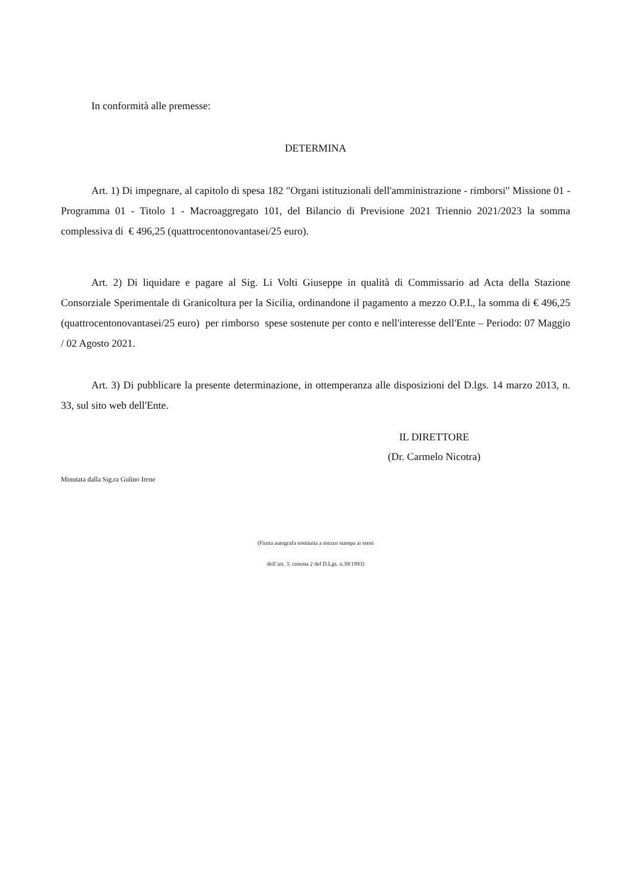In conformità alle premesse:
DETERMINA
Art. 1) Di impegnare, al capitolo di spesa 182 "Organi istituzionali dell'amministrazione - rimborsi" Missione 01 - Programma 01 - Titolo 1 - Macroaggregato 101, del Bilancio di Previsione 2021 Triennio 2021/2023 la somma complessiva di € 496,25 (quattrocentonovantasei/25 euro).
Art. 2) Di liquidare e pagare al Sig. Li Volti Giuseppe in qualità di Commissario ad Acta della Stazione Consorziale Sperimentale di Granicoltura per la Sicilia, ordinandone il pagamento a mezzo O.P.I., la somma di € 496,25 (quattrocentonovantasei/25 euro) per rimborso spese sostenute per conto e nell'interesse dell'Ente – Periodo: 07 Maggio / 02 Agosto 2021.
Art. 3) Di pubblicare la presente determinazione, in ottemperanza alle disposizioni del D.lgs. 14 marzo 2013, n. 33, sul sito web dell'Ente.
IL DIRETTORE
(Dr. Carmelo Nicotra)
Minutata dalla Sig.ra Gulino Irene
(Firma autografa sostituita a mezzo stampa ai sensi
dell’art. 3, comma 2 del D.Lgs. n.39/1993)